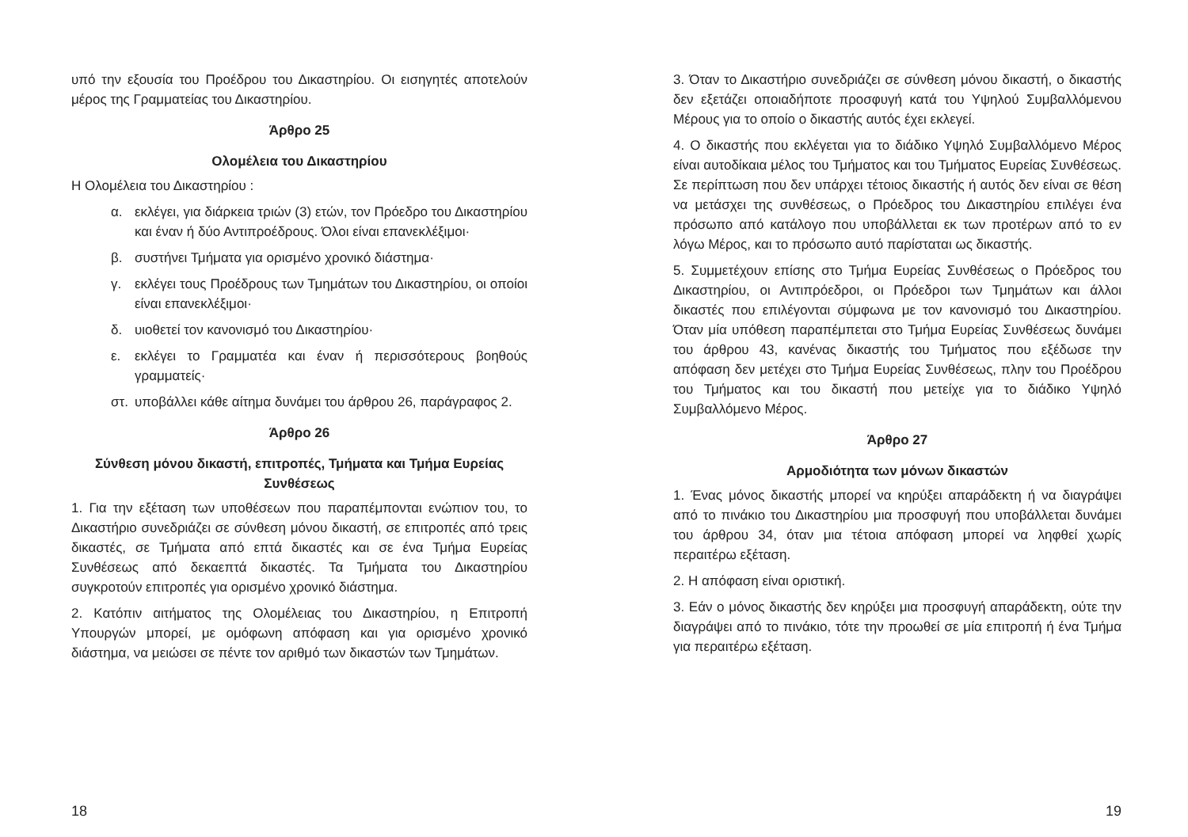υπό την εξουσία του Προέδρου του Δικαστηρίου. Οι εισηγητές αποτελούν μέρος της Γραμματείας του Δικαστηρίου.
Άρθρο 25
Ολομέλεια του Δικαστηρίου
Η Ολομέλεια του Δικαστηρίου :
α. εκλέγει, για διάρκεια τριών (3) ετών, τον Πρόεδρο του Δικαστηρίου και έναν ή δύο Αντιπροέδρους. Όλοι είναι επανεκλέξιμοι·
β. συστήνει Τμήματα για ορισμένο χρονικό διάστημα·
γ. εκλέγει τους Προέδρους των Τμημάτων του Δικαστηρίου, οι οποίοι είναι επανεκλέξιμοι·
δ. υιοθετεί τον κανονισμό του Δικαστηρίου·
ε. εκλέγει το Γραμματέα και έναν ή περισσότερους βοηθούς γραμματείς·
στ. υποβάλλει κάθε αίτημα δυνάμει του άρθρου 26, παράγραφος 2.
Άρθρο 26
Σύνθεση μόνου δικαστή, επιτροπές, Τμήματα και Τμήμα Ευρείας Συνθέσεως
1. Για την εξέταση των υποθέσεων που παραπέμπονται ενώπιον του, το Δικαστήριο συνεδριάζει σε σύνθεση μόνου δικαστή, σε επιτροπές από τρεις δικαστές, σε Τμήματα από επτά δικαστές και σε ένα Τμήμα Ευρείας Συνθέσεως από δεκαεπτά δικαστές. Τα Τμήματα του Δικαστηρίου συγκροτούν επιτροπές για ορισμένο χρονικό διάστημα.
2. Κατόπιν αιτήματος της Ολομέλειας του Δικαστηρίου, η Επιτροπή Υπουργών μπορεί, με ομόφωνη απόφαση και για ορισμένο χρονικό διάστημα, να μειώσει σε πέντε τον αριθμό των δικαστών των Τμημάτων.
18
3. Όταν το Δικαστήριο συνεδριάζει σε σύνθεση μόνου δικαστή, ο δικαστής δεν εξετάζει οποιαδήποτε προσφυγή κατά του Υψηλού Συμβαλλόμενου Μέρους για το οποίο ο δικαστής αυτός έχει εκλεγεί.
4. Ο δικαστής που εκλέγεται για το διάδικο Υψηλό Συμβαλλόμενο Μέρος είναι αυτοδίκαια μέλος του Τμήματος και του Τμήματος Ευρείας Συνθέσεως. Σε περίπτωση που δεν υπάρχει τέτοιος δικαστής ή αυτός δεν είναι σε θέση να μετάσχει της συνθέσεως, ο Πρόεδρος του Δικαστηρίου επιλέγει ένα πρόσωπο από κατάλογο που υποβάλλεται εκ των προτέρων από το εν λόγω Μέρος, και το πρόσωπο αυτό παρίσταται ως δικαστής.
5. Συμμετέχουν επίσης στο Τμήμα Ευρείας Συνθέσεως ο Πρόεδρος του Δικαστηρίου, οι Αντιπρόεδροι, οι Πρόεδροι των Τμημάτων και άλλοι δικαστές που επιλέγονται σύμφωνα με τον κανονισμό του Δικαστηρίου. Όταν μία υπόθεση παραπέμπεται στο Τμήμα Ευρείας Συνθέσεως δυνάμει του άρθρου 43, κανένας δικαστής του Τμήματος που εξέδωσε την απόφαση δεν μετέχει στο Τμήμα Ευρείας Συνθέσεως, πλην του Προέδρου του Τμήματος και του δικαστή που μετείχε για το διάδικο Υψηλό Συμβαλλόμενο Μέρος.
Άρθρο 27
Αρμοδιότητα των μόνων δικαστών
1. Ένας μόνος δικαστής μπορεί να κηρύξει απαράδεκτη ή να διαγράψει από το πινάκιο του Δικαστηρίου μια προσφυγή που υποβάλλεται δυνάμει του άρθρου 34, όταν μια τέτοια απόφαση μπορεί να ληφθεί χωρίς περαιτέρω εξέταση.
2. Η απόφαση είναι οριστική.
3. Εάν ο μόνος δικαστής δεν κηρύξει μια προσφυγή απαράδεκτη, ούτε την διαγράψει από το πινάκιο, τότε την προωθεί σε μία επιτροπή ή ένα Τμήμα για περαιτέρω εξέταση.
19